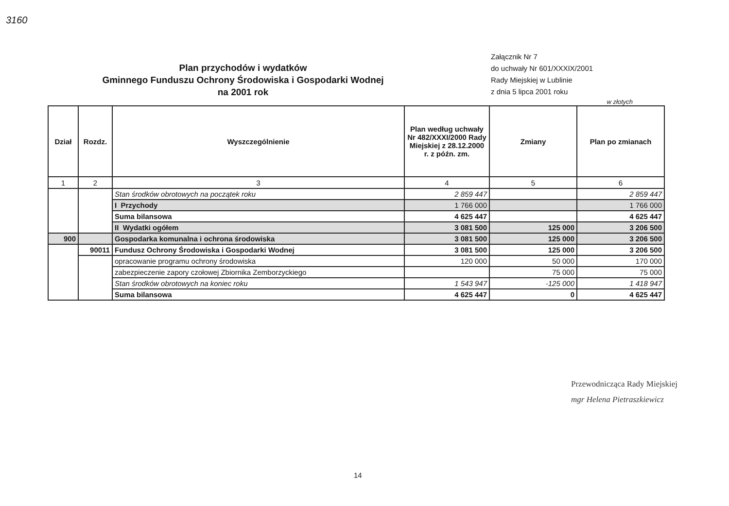3160
Plan przychodów i wydatków
Gminnego Funduszu Ochrony Środowiska i Gospodarki Wodnej
na 2001 rok
Załącznik Nr 7
do uchwały Nr 601/XXXIX/2001
Rady Miejskiej w Lublinie
z dnia 5 lipca 2001 roku
w złotych
| Dział | Rozdz. | Wyszczególnienie | Plan według uchwały Nr 482/XXXI/2000 Rady Miejskiej z 28.12.2000 r. z późn. zm. | Zmiany | Plan po zmianach |
| --- | --- | --- | --- | --- | --- |
| 1 | 2 | 3 | 4 | 5 | 6 |
| | | Stan środków obrotowych na początek roku | 2 859 447 | | 2 859 447 |
| | | I Przychody | 1 766 000 | | 1 766 000 |
| | | Suma bilansowa | 4 625 447 | | 4 625 447 |
| | | II Wydatki ogółem | 3 081 500 | 125 000 | 3 206 500 |
| 900 | | Gospodarka komunalna i ochrona środowiska | 3 081 500 | 125 000 | 3 206 500 |
| | 90011 | Fundusz Ochrony Środowiska i Gospodarki Wodnej | 3 081 500 | 125 000 | 3 206 500 |
| | | opracowanie programu ochrony środowiska | 120 000 | 50 000 | 170 000 |
| | | zabezpieczenie zapory czołowej Zbiornika Zemborzyckiego | | 75 000 | 75 000 |
| | | Stan środków obrotowych na koniec roku | 1 543 947 | -125 000 | 1 418 947 |
| | | Suma bilansowa | 4 625 447 | 0 | 4 625 447 |
Przewodnicząca Rady Miejskiej
mgr Helena Pietraszkiewicz
14